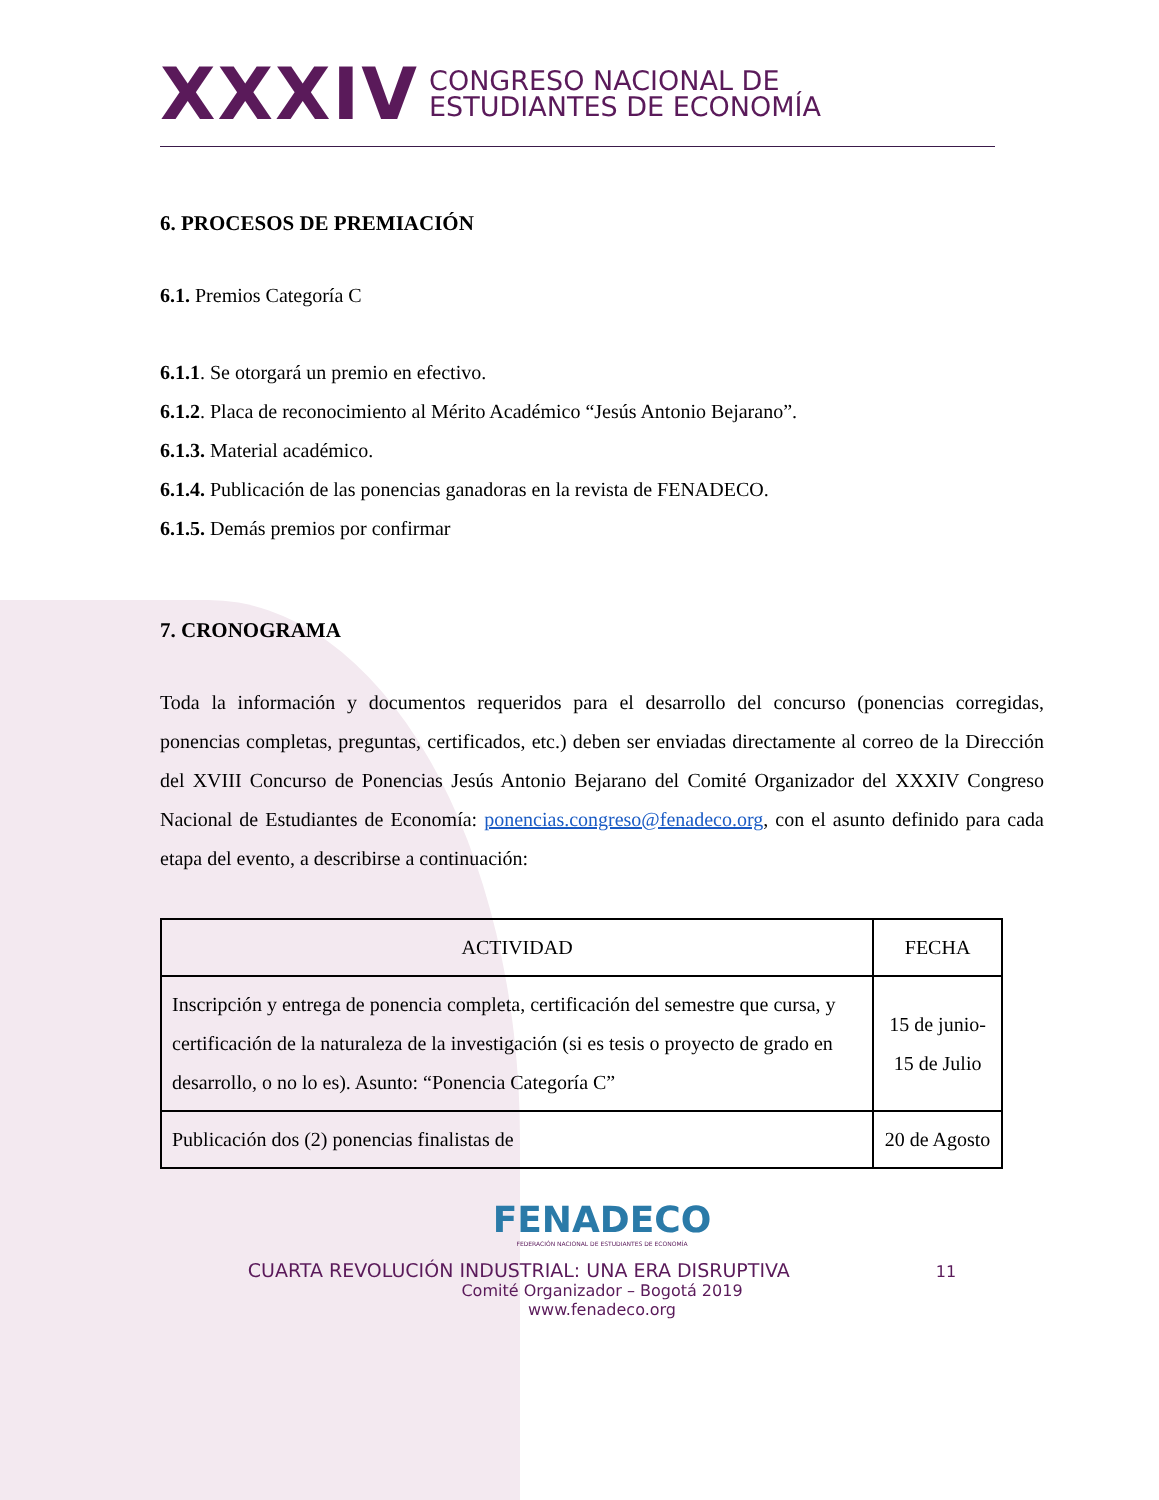XXXIV CONGRESO NACIONAL DE
ESTUDIANTES DE ECONOMÍA
6. PROCESOS DE PREMIACIÓN
6.1. Premios Categoría C
6.1.1. Se otorgará un premio en efectivo.
6.1.2. Placa de reconocimiento al Mérito Académico “Jesús Antonio Bejarano”.
6.1.3. Material académico.
6.1.4. Publicación de las ponencias ganadoras en la revista de FENADECO.
6.1.5. Demás premios por confirmar
7. CRONOGRAMA
Toda la información y documentos requeridos para el desarrollo del concurso (ponencias corregidas, ponencias completas, preguntas, certificados, etc.) deben ser enviadas directamente al correo de la Dirección del XVIII Concurso de Ponencias Jesús Antonio Bejarano del Comité Organizador del XXXIV Congreso Nacional de Estudiantes de Economía: ponencias.congreso@fenadeco.org, con el asunto definido para cada etapa del evento, a describirse a continuación:
| ACTIVIDAD | FECHA |
| --- | --- |
| Inscripción y entrega de ponencia completa, certificación del semestre que cursa, y certificación de la naturaleza de la investigación (si es tesis o proyecto de grado en desarrollo, o no lo es). Asunto: “Ponencia Categoría C” | 15 de junio-15 de Julio |
| Publicación dos (2) ponencias finalistas de | 20 de Agosto |
FENADECO
FEDERACIÓN NACIONAL DE ESTUDIANTES DE ECONOMÍA
CUARTA REVOLUCIÓN INDUSTRIAL: UNA ERA DISRUPTIVA 11
Comité Organizador – Bogotá 2019
www.fenadeco.org